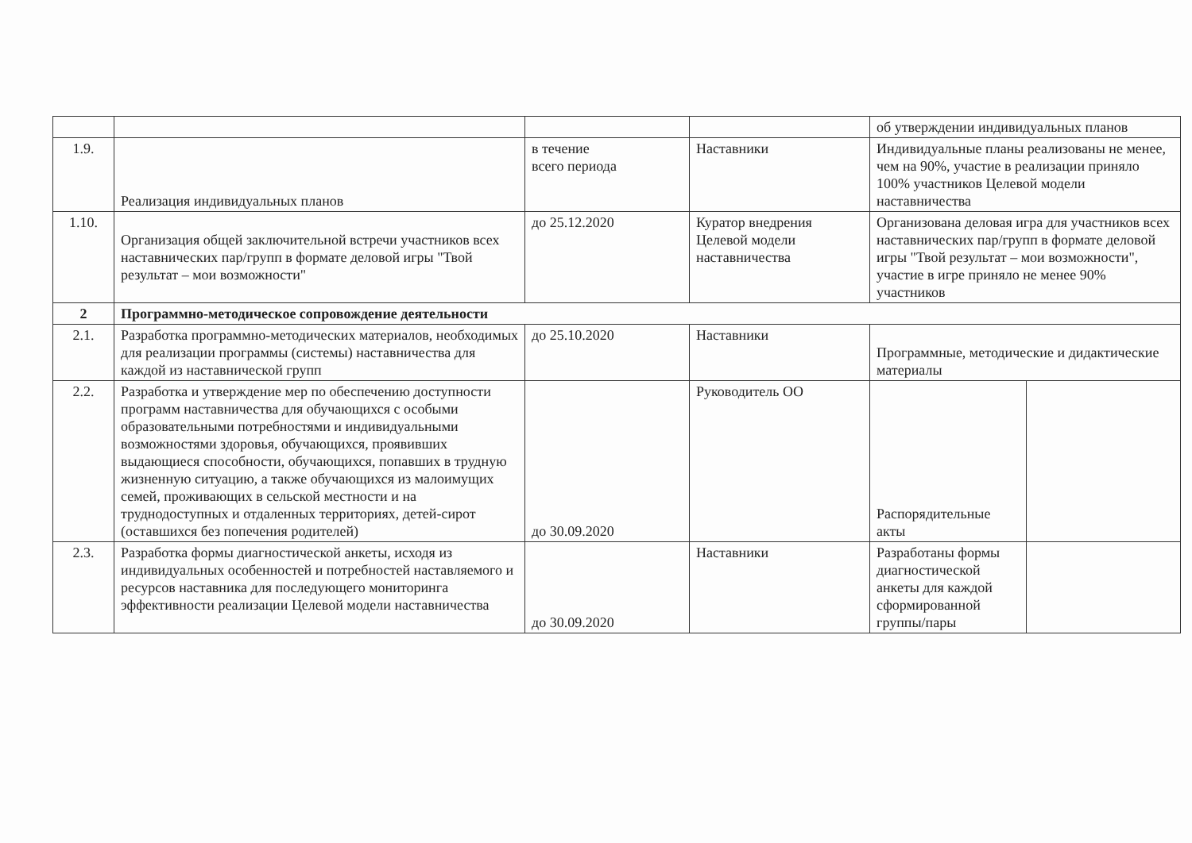| | | | | об утверждении индивидуальных планов | |
| 1.9. | Реализация индивидуальных планов | в течение всего периода | Наставники | Индивидуальные планы реализованы не менее, чем на 90%, участие в реализации приняло 100% участников Целевой модели наставничества | |
| 1.10. | Организация общей заключительной встречи участников всех наставнических пар/групп в формате деловой игры "Твой результат – мои возможности" | до 25.12.2020 | Куратор внедрения Целевой модели наставничества | Организована деловая игра для участников всех наставнических пар/групп в формате деловой игры "Твой результат – мои возможности", участие в игре приняло не менее 90% участников | |
| 2 | Программно-методическое сопровождение деятельности | | | | |
| 2.1. | Разработка программно-методических материалов, необходимых для реализации программы (системы) наставничества для каждой из наставнической групп | до 25.10.2020 | Наставники | Программные, методические и дидактические материалы | |
| 2.2. | Разработка и утверждение мер по обеспечению доступности программ наставничества для обучающихся с особыми образовательными потребностями и индивидуальными возможностями здоровья, обучающихся, проявивших выдающиеся способности, обучающихся, попавших в трудную жизненную ситуацию, а также обучающихся из малоимущих семей, проживающих в сельской местности и на труднодоступных и отдаленных территориях, детей-сирот (оставшихся без попечения родителей) | до 30.09.2020 | Руководитель ОО | Распорядительные акты | |
| 2.3. | Разработка формы диагностической анкеты, исходя из индивидуальных особенностей и потребностей наставляемого и ресурсов наставника для последующего мониторинга эффективности реализации Целевой модели наставничества | до 30.09.2020 | Наставники | Разработаны формы диагностической анкеты для каждой сформированной группы/пары | |